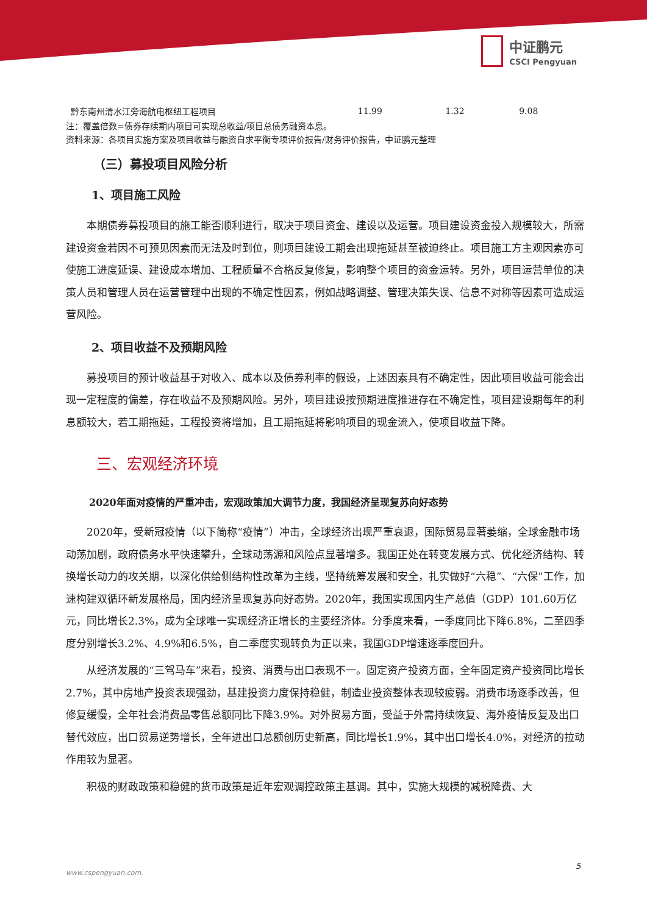中证鹏元
CSCI Pengyuan
| 黔东南州清水江旁海航电枢纽工程项目 | 11.99 | 1.32 | 9.08 |
注：覆盖倍数=债券存续期内项目可实现总收益/项目总债务融资本息。
资料来源：各项目实施方案及项目收益与融资自求平衡专项评价报告/财务评价报告，中证鹏元整理
（三）募投项目风险分析
1、项目施工风险
本期债券募投项目的施工能否顺利进行，取决于项目资金、建设以及运营。项目建设资金投入规模较大，所需建设资金若因不可预见因素而无法及时到位，则项目建设工期会出现拖延甚至被迫终止。项目施工方主观因素亦可使施工进度延误、建设成本增加、工程质量不合格反复修复，影响整个项目的资金运转。另外，项目运营单位的决策人员和管理人员在运营管理中出现的不确定性因素，例如战略调整、管理决策失误、信息不对称等因素可造成运营风险。
2、项目收益不及预期风险
募投项目的预计收益基于对收入、成本以及债券利率的假设，上述因素具有不确定性，因此项目收益可能会出现一定程度的偏差，存在收益不及预期风险。另外，项目建设按预期进度推进存在不确定性，项目建设期每年的利息额较大，若工期拖延，工程投资将增加，且工期拖延将影响项目的现金流入，使项目收益下降。
三、宏观经济环境
2020年面对疫情的严重冲击，宏观政策加大调节力度，我国经济呈现复苏向好态势
2020年，受新冠疫情（以下简称“疫情”）冲击，全球经济出现严重衰退，国际贸易显著萎缩，全球金融市场动荡加剧，政府债务水平快速攀升，全球动荡源和风险点显著增多。我国正处在转变发展方式、优化经济结构、转换增长动力的攻关期，以深化供给侧结构性改革为主线，坚持统筹发展和安全，扎实做好“六稳”、“六保”工作，加速构建双循环新发展格局，国内经济呈现复苏向好态势。2020年，我国实现国内生产总值（GDP）101.60万亿元，同比增长2.3%，成为全球唯一实现经济正增长的主要经济体。分季度来看，一季度同比下降6.8%，二至四季度分别增长3.2%、4.9%和6.5%，自二季度实现转负为正以来，我国GDP增速逐季度回升。
从经济发展的“三驾马车”来看，投资、消费与出口表现不一。固定资产投资方面，全年固定资产投资同比增长2.7%，其中房地产投资表现强劲，基建投资力度保持稳健，制造业投资整体表现较疲弱。消费市场逐季改善，但修复缓慢，全年社会消费品零售总额同比下降3.9%。对外贸易方面，受益于外需持续恢复、海外疫情反复及出口替代效应，出口贸易逆势增长，全年进出口总额创历史新高，同比增长1.9%，其中出口增长4.0%，对经济的拉动作用较为显著。
积极的财政政策和稳健的货币政策是近年宏观调控政策主基调。其中，实施大规模的减税降费、大
5
www.cspengyuan.com.